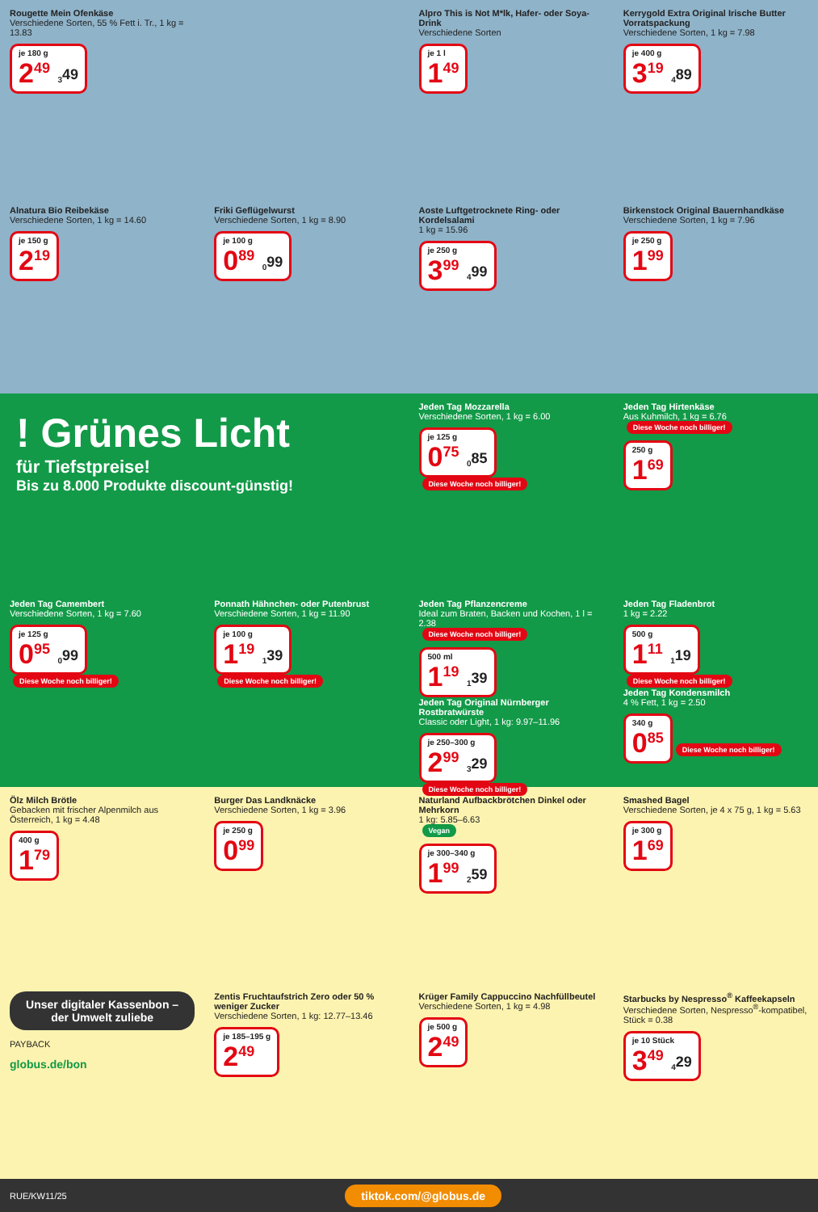Rougette Mein Ofenkäse
Verschiedene Sorten, 55 % Fett i. Tr., 1 kg = 13.83
je 180 g 2<sup>49</sup> 3<sup>49</sup>
Alpro This is Not M*lk, Hafer- oder Soya-Drink
Verschiedene Sorten
je 1 l 1<sup>49</sup>
Kerrygold Extra Original Irische Butter Vorratspackung
Verschiedene Sorten, 1 kg = 7.98
je 400 g 3<sup>19</sup> 4<sup>89</sup>
Alnatura Bio Reibekäse
Verschiedene Sorten, 1 kg = 14.60
je 150 g 2<sup>19</sup>
Friki Geflügelwurst
Verschiedene Sorten, 1 kg = 8.90
je 100 g 0<sup>89</sup> 0<sup>99</sup>
Aoste Luftgetrocknete Ring- oder Kordelsalami
1 kg = 15.96
je 250 g 3<sup>99</sup> 4<sup>99</sup>
Birkenstock Original Bauernhandkäse
Verschiedene Sorten, 1 kg = 7.96
je 250 g 1<sup>99</sup>
! Grünes Licht
für Tiefstpreise!
Bis zu 8.000 Produkte discount-günstig!
Jeden Tag Mozzarella
Verschiedene Sorten, 1 kg = 6.00
je 125 g 0<sup>75</sup> 0<sup>85</sup> Diese Woche noch billiger!
Jeden Tag Hirtenkäse
Aus Kuhmilch, 1 kg = 6.76
Diese Woche noch billiger!
250 g 1<sup>69</sup>
Jeden Tag Camembert
Verschiedene Sorten, 1 kg = 7.60
je 125 g 0<sup>95</sup> 0<sup>99</sup> Diese Woche noch billiger!
Ponnath Hähnchen- oder Putenbrust
Verschiedene Sorten, 1 kg = 11.90
je 100 g 1<sup>19</sup> 1<sup>39</sup> Diese Woche noch billiger!
Jeden Tag Pflanzencreme
Ideal zum Braten, Backen und Kochen, 1 l = 2.38
Diese Woche noch billiger!
500 ml 1<sup>19</sup> 1<sup>39</sup>
Jeden Tag Original Nürnberger Rostbratwürste
Classic oder Light, 1 kg: 9.97–11.96
je 250–300 g 2<sup>99</sup> 3<sup>29</sup> Diese Woche noch billiger!
Jeden Tag Fladenbrot
1 kg = 2.22
500 g 1<sup>11</sup> 1<sup>19</sup> Diese Woche noch billiger!
Jeden Tag Kondensmilch
4 % Fett, 1 kg = 2.50
340 g 0<sup>85</sup> Diese Woche noch billiger!
Ölz Milch Brötle
Gebacken mit frischer Alpenmilch aus Österreich, 1 kg = 4.48
400 g 1<sup>79</sup>
Burger Das Landknäcke
Verschiedene Sorten, 1 kg = 3.96
je 250 g 0<sup>99</sup>
Naturland Aufbackbrötchen Dinkel oder Mehrkorn
1 kg: 5.85–6.63
Vegan
je 300–340 g 1<sup>99</sup> 2<sup>59</sup>
Smashed Bagel
Verschiedene Sorten, je 4 x 75 g, 1 kg = 5.63
je 300 g 1<sup>69</sup>
Unser digitaler Kassenbon – der Umwelt zuliebe
PAYBACK
globus.de/bon
Zentis Fruchtaufstrich Zero oder 50 % weniger Zucker
Verschiedene Sorten, 1 kg: 12.77–13.46
je 185–195 g 2<sup>49</sup>
Krüger Family Cappuccino Nachfüllbeutel
Verschiedene Sorten, 1 kg = 4.98
je 500 g 2<sup>49</sup>
Starbucks by Nespresso<sup>®</sup> Kaffeekapseln
Verschiedene Sorten, Nespresso<sup>®</sup>-kompatibel, Stück = 0.38
je 10 Stück 3<sup>49</sup> 4<sup>29</sup>
RUE/KW11/25 tiktok.com/@globus.de